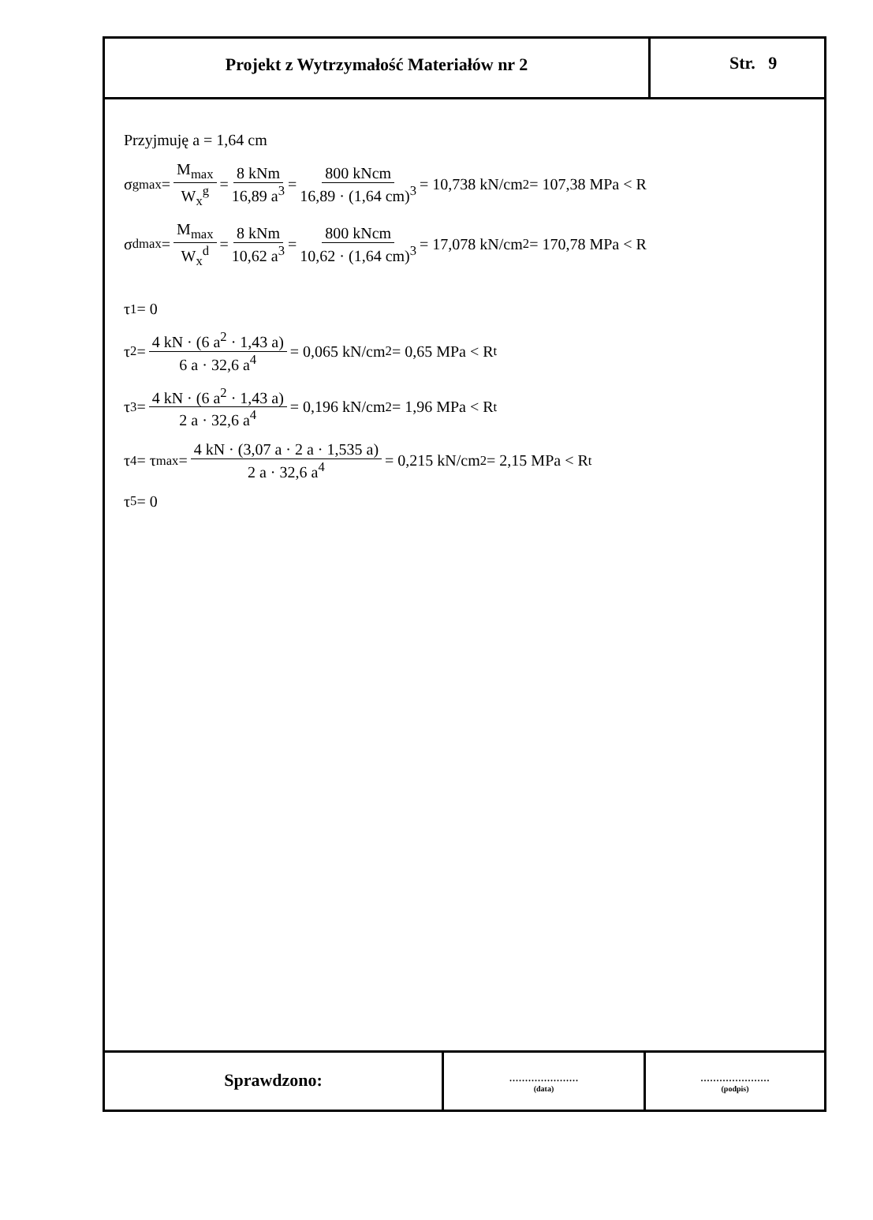Projekt z Wytrzymałość Materiałów nr 2
Str. 9
Przyjmuję a = 1,64 cm
σ<sup>g</sup><sub>max</sub> = M<sub>max</sub> W<sub>x</sub><sup>g</sup> = 8 kNm 16,89 a<sup>3</sup> = 800 kNcm 16,89 · (1,64 cm)<sup>3</sup> = 10,738 kN/cm<sup>2</sup> = 107,38 MPa < R
σ<sup>d</sup><sub>max</sub> = M<sub>max</sub> W<sub>x</sub><sup>d</sup> = 8 kNm 10,62 a<sup>3</sup> = 800 kNcm 10,62 · (1,64 cm)<sup>3</sup> = 17,078 kN/cm<sup>2</sup> = 170,78 MPa < R
τ<sub>1</sub> = 0
τ<sub>2</sub> = 4 kN · (6 a<sup>2</sup> · 1,43 a) 6 a · 32,6 a<sup>4</sup> = 0,065 kN/cm<sup>2</sup> = 0,65 MPa < R<sub>t</sub>
τ<sub>3</sub> = 4 kN · (6 a<sup>2</sup> · 1,43 a) 2 a · 32,6 a<sup>4</sup> = 0,196 kN/cm<sup>2</sup> = 1,96 MPa < R<sub>t</sub>
τ<sub>4</sub> = τ<sub>max</sub> = 4 kN · (3,07 a · 2 a · 1,535 a) 2 a · 32,6 a<sup>4</sup> = 0,215 kN/cm<sup>2</sup> = 2,15 MPa < R<sub>t</sub>
τ<sub>5</sub> = 0
Sprawdzono:
......................
(data)
......................
(podpis)